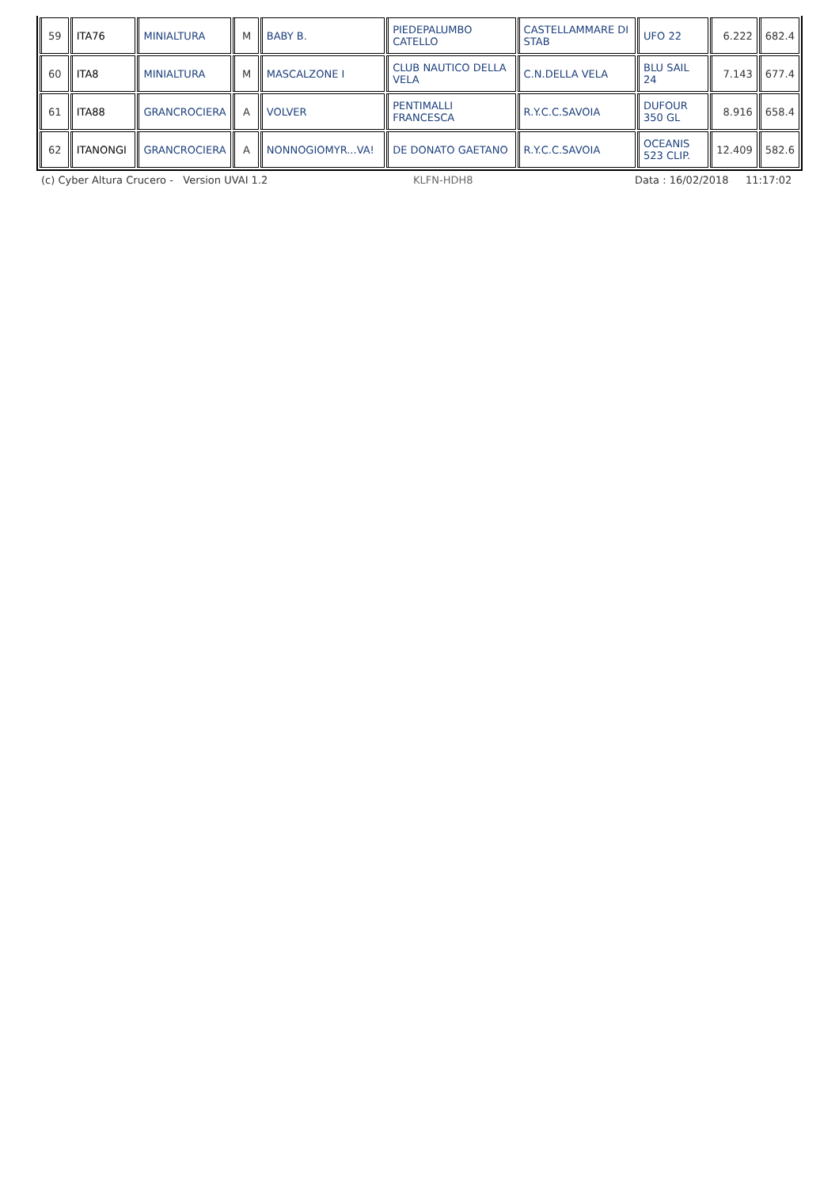| 59 | ITA76 | MINIALTURA | M | BABY B. | PIEDEPALUMBO CATELLO | CASTELLAMMARE DI STAB | UFO 22 | 6.222 | 682.4 |
| 60 | ITA8 | MINIALTURA | M | MASCALZONE I | CLUB NAUTICO DELLA VELA | C.N.DELLA VELA | BLU SAIL 24 | 7.143 | 677.4 |
| 61 | ITA88 | GRANCROCIERA | A | VOLVER | PENTIMALLI FRANCESCA | R.Y.C.C.SAVOIA | DUFOUR 350 GL | 8.916 | 658.4 |
| 62 | ITANONGI | GRANCROCIERA | A | NONNOGIOMYR...VA! | DE DONATO GAETANO | R.Y.C.C.SAVOIA | OCEANIS 523 CLIP. | 12.409 | 582.6 |
(c) Cyber Altura Crucero - Version UVAI 1.2 KLFN-HDH8 Data : 16/02/2018 11:17:02